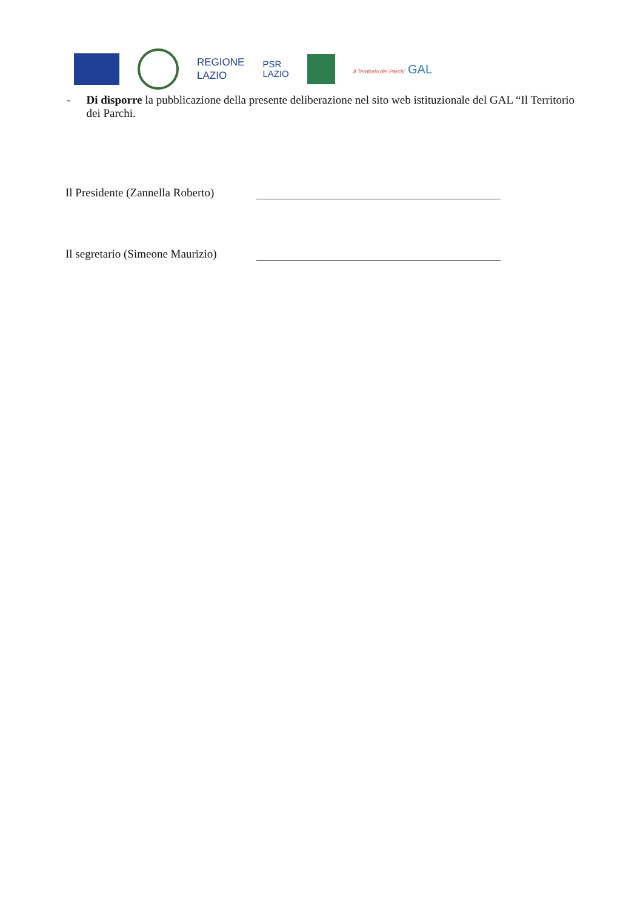REGIONE
LAZIO
PSR
LAZIO
Il Territorio dei Parchi GAL
- Di disporre la pubblicazione della presente deliberazione nel sito web istituzionale del GAL “Il Territorio dei Parchi.
Il Presidente (Zannella Roberto)
Il segretario (Simeone Maurizio)